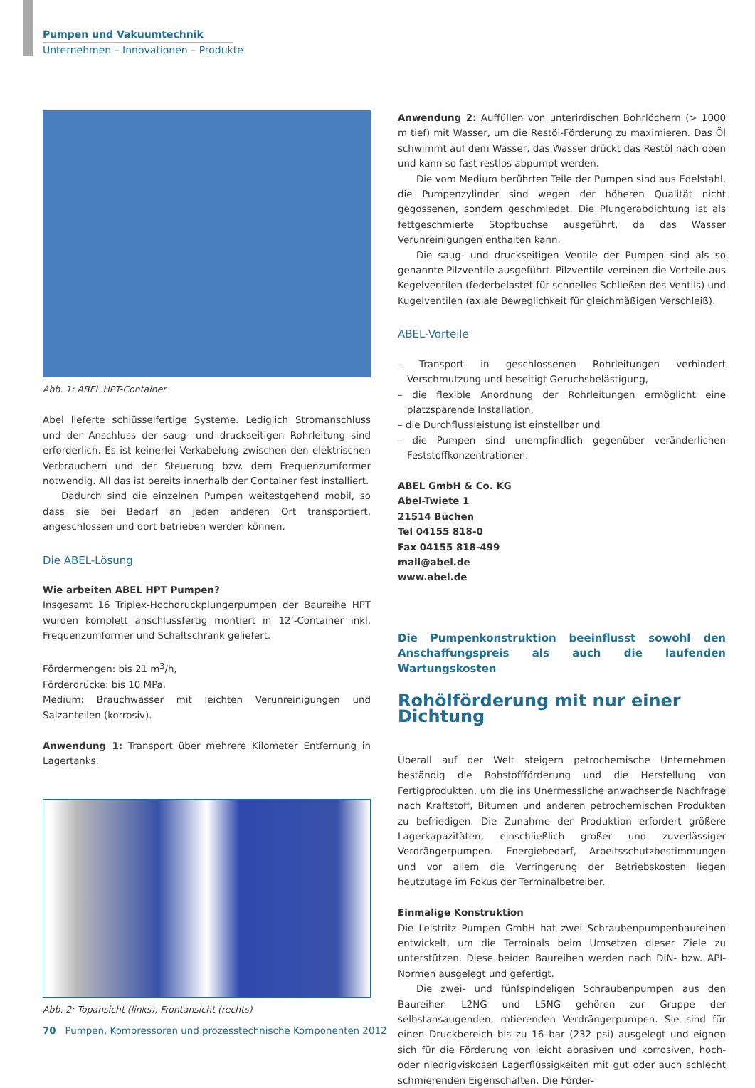Pumpen und Vakuumtechnik
Unternehmen – Innovationen – Produkte
Abb. 1: ABEL HPT-Container
Abel lieferte schlüsselfertige Systeme. Lediglich Stromanschluss und der Anschluss der saug- und druckseitigen Rohrleitung sind erforderlich. Es ist keinerlei Verkabelung zwischen den elektrischen Verbrauchern und der Steuerung bzw. dem Frequenzumformer notwendig. All das ist bereits innerhalb der Container fest installiert.
Dadurch sind die einzelnen Pumpen weitestgehend mobil, so dass sie bei Bedarf an jeden anderen Ort transportiert, angeschlossen und dort betrieben werden können.
Die ABEL-Lösung
Wie arbeiten ABEL HPT Pumpen?
Insgesamt 16 Triplex-Hochdruckplungerpumpen der Baureihe HPT wurden komplett anschlussfertig montiert in 12’-Container inkl. Frequenzumformer und Schaltschrank geliefert.
Fördermengen: bis 21 m<sup>3</sup>/h,
Förderdrücke: bis 10 MPa.
Medium: Brauchwasser mit leichten Verunreinigungen und Salzanteilen (korrosiv).
Anwendung 1: Transport über mehrere Kilometer Entfernung in Lagertanks.
Abb. 2: Topansicht (links), Frontansicht (rechts)
Anwendung 2: Auffüllen von unterirdischen Bohrlöchern (> 1000 m tief) mit Wasser, um die Restöl-Förderung zu maximieren. Das Öl schwimmt auf dem Wasser, das Wasser drückt das Restöl nach oben und kann so fast restlos abpumpt werden.
Die vom Medium berührten Teile der Pumpen sind aus Edelstahl, die Pumpenzylinder sind wegen der höheren Qualität nicht gegossenen, sondern geschmiedet. Die Plungerabdichtung ist als fettgeschmierte Stopfbuchse ausgeführt, da das Wasser Verunreinigungen enthalten kann.
Die saug- und druckseitigen Ventile der Pumpen sind als so genannte Pilzventile ausgeführt. Pilzventile vereinen die Vorteile aus Kegelventilen (federbelastet für schnelles Schließen des Ventils) und Kugelventilen (axiale Beweglichkeit für gleichmäßigen Verschleiß).
ABEL-Vorteile
– Transport in geschlossenen Rohrleitungen verhindert Verschmutzung und beseitigt Geruchsbelästigung,
– die flexible Anordnung der Rohrleitungen ermöglicht eine platzsparende Installation,
– die Durchflussleistung ist einstellbar und
– die Pumpen sind unempfindlich gegenüber veränderlichen Feststoffkonzentrationen.
ABEL GmbH & Co. KG
Abel-Twiete 1
21514 Büchen
Tel 04155 818-0
Fax 04155 818-499
mail@abel.de
www.abel.de
Die Pumpenkonstruktion beeinflusst sowohl den Anschaffungspreis als auch die laufenden Wartungskosten
Rohölförderung mit nur einer Dichtung
Überall auf der Welt steigern petrochemische Unternehmen beständig die Rohstoffförderung und die Herstellung von Fertigprodukten, um die ins Unermessliche anwachsende Nachfrage nach Kraftstoff, Bitumen und anderen petrochemischen Produkten zu befriedigen. Die Zunahme der Produktion erfordert größere Lagerkapazitäten, einschließlich großer und zuverlässiger Verdrängerpumpen. Energiebedarf, Arbeitsschutzbestimmungen und vor allem die Verringerung der Betriebskosten liegen heutzutage im Fokus der Terminalbetreiber.
Einmalige Konstruktion
Die Leistritz Pumpen GmbH hat zwei Schraubenpumpenbaureihen entwickelt, um die Terminals beim Umsetzen dieser Ziele zu unterstützen. Diese beiden Baureihen werden nach DIN- bzw. API-Normen ausgelegt und gefertigt.
Die zwei- und fünfspindeligen Schraubenpumpen aus den Baureihen L2NG und L5NG gehören zur Gruppe der selbstansaugenden, rotierenden Verdrängerpumpen. Sie sind für einen Druckbereich bis zu 16 bar (232 psi) ausgelegt und eignen sich für die Förderung von leicht abrasiven und korrosiven, hoch- oder niedrigviskosen Lagerflüssigkeiten mit gut oder auch schlecht schmierenden Eigenschaften. Die Förder-
70 Pumpen, Kompressoren und prozesstechnische Komponenten 2012